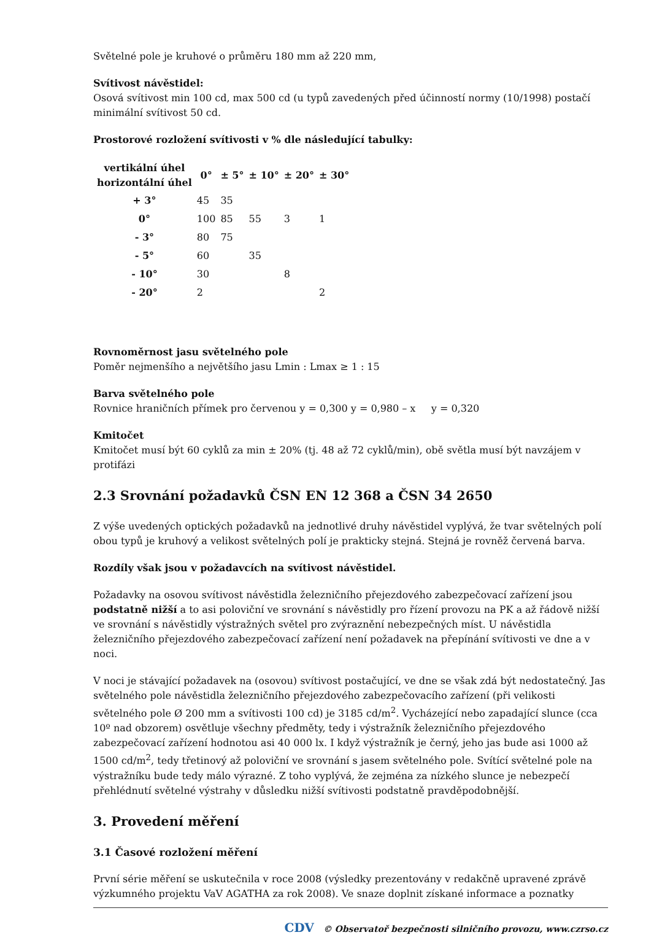Světelné pole je kruhové o průměru 180 mm až 220 mm,
Svítivost návěstidel:
Osová svítivost min 100 cd, max 500 cd (u typů zavedených před účinností normy (10/1998) postačí minimální svítivost 50 cd.
Prostorové rozložení svítivosti v % dle následující tabulky:
| vertikální úhel horizontální úhel | 0° | ± 5° | ± 10° | ± 20° | ± 30° |
| --- | --- | --- | --- | --- | --- |
| + 3° | 45 | 35 | | | |
| 0° | 100 | 85 | 55 | 3 | 1 |
| - 3° | 80 | 75 | | | |
| - 5° | 60 | | 35 | | |
| - 10° | 30 | | | 8 | |
| - 20° | 2 | | | | 2 |
Rovnoměrnost jasu světelného pole
Poměr nejmenšího a největšího jasu Lmin : Lmax ≥ 1 : 15
Barva světelného pole
Rovnice hraničních přímek pro červenou y = 0,300 y = 0,980 – x y = 0,320
Kmitočet
Kmitočet musí být 60 cyklů za min ± 20% (tj. 48 až 72 cyklů/min), obě světla musí být navzájem v protifázi
2.3 Srovnání požadavků ČSN EN 12 368 a ČSN 34 2650
Z výše uvedených optických požadavků na jednotlivé druhy návěstidel vyplývá, že tvar světelných polí obou typů je kruhový a velikost světelných polí je prakticky stejná. Stejná je rovněž červená barva.
Rozdíly však jsou v požadavcích na svítivost návěstidel.
Požadavky na osovou svítivost návěstidla železničního přejezdového zabezpečovací zařízení jsou podstatně nižší a to asi poloviční ve srovnání s návěstidly pro řízení provozu na PK a až řádově nižší ve srovnání s návěstidly výstražných světel pro zvýraznění nebezpečných míst. U návěstidla železničního přejezdového zabezpečovací zařízení není požadavek na přepínání svítivosti ve dne a v noci.
V noci je stávající požadavek na (osovou) svítivost postačující, ve dne se však zdá být nedostatečný. Jas světelného pole návěstidla železničního přejezdového zabezpečovacího zařízení (při velikosti světelného pole Ø 200 mm a svítivosti 100 cd) je 3185 cd/m<sup>2</sup>. Vycházející nebo zapadající slunce (cca 10º nad obzorem) osvětluje všechny předměty, tedy i výstražník železničního přejezdového zabezpečovací zařízení hodnotou asi 40 000 lx. I když výstražník je černý, jeho jas bude asi 1000 až 1500 cd/m<sup>2</sup>, tedy třetinový až poloviční ve srovnání s jasem světelného pole. Svítící světelné pole na výstražníku bude tedy málo výrazné. Z toho vyplývá, že zejména za nízkého slunce je nebezpečí přehlédnutí světelné výstrahy v důsledku nižší svítivosti podstatně pravděpodobnější.
3. Provedení měření
3.1 Časové rozložení měření
První série měření se uskutečnila v roce 2008 (výsledky prezentovány v redakčně upravené zprávě výzkumného projektu VaV AGATHA za rok 2008). Ve snaze doplnit získané informace a poznatky
CDV © Observatoř bezpečnosti silničního provozu, www.czrso.cz